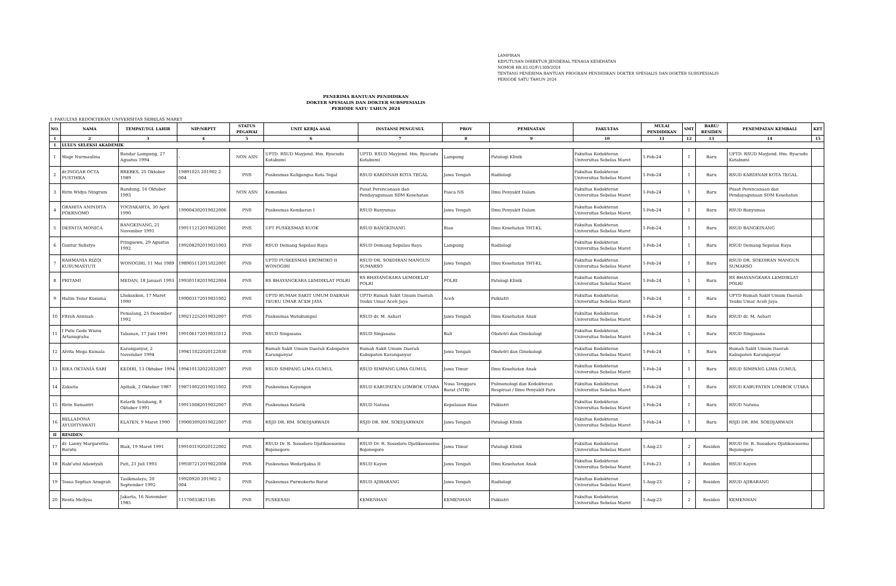LAMPIRAN
KEPUTUSAN DIREKTUR JENDERAL TENAGA KESEHATAN
NOMOR HK.02.02/F/1309/2024
TENTANG PENERIMA BANTUAN PROGRAM PENDIDIKAN DOKTER SPESIALIS DAN DOKTER SUBSPESIALIS
PERIODE SATU TAHUN 2024
PENERIMA BANTUAN PENDIDIKAN
DOKTER SPESIALIS DAN DOKTER SUBSPESIALIS
PERIODE SATU TAHUN 2024
I. FAKULTAS KEDOKTERAN UNIVERSITAS SEBELAS MARET
| NO. | NAMA | TEMPAT/TGL LAHIR | NIP/NRPTT | STATUS PEGAWAI | UNIT KERJA ASAL | INSTANSI PENGUSUL | PROV | PEMINATAN | FAKULTAS | MULAI PENDIDIKAN | SMT | BARU/ RESIDEN | PENEMPATAN KEMBALI | KET |
| --- | --- | --- | --- | --- | --- | --- | --- | --- | --- | --- | --- | --- | --- | --- |
| 1 | 2 | 3 | 4 | 5 | 6 | 7 | 8 | 9 | 10 | 11 | 12 | 13 | 14 | 15 |
| I | LULUS SELEKSI AKADEMIK | | | | | | | | | | | | | |
| 1 | Wage Nurmaulina | Bandar Lampung, 27 Agustus 1994 | - | NON ASN | UPTD. RSUD Mayjend. Hm. Ryacudu Kotabumi | UPTD. RSUD Mayjend. Hm. Ryacudu Kotabumi | Lampung | Patologi Klinik | Fakultas Kedokteran Universitas Sebelas Maret | 1-Feb-24 | 1 | Baru | UPTD. RSUD Mayjend. Hm. Ryacudu Kotabumi | |
| 2 | dr.INGGAR OCTA PUSTHIKA | BREBES, 25 Oktober 1989 | 19891025 201902 2 004 | PNS | Puskesmas Kaligangsa Kota Tegal | RSUD KARDINAH KOTA TEGAL | Jawa Tengah | Radiologi | Fakultas Kedokteran Universitas Sebelas Maret | 1-Feb-24 | 1 | Baru | RSUD KARDINAH KOTA TEGAL | |
| 3 | Ririn Widya Ningrum | Bandung, 16 Oktober 1993 | | NON ASN | Kemenkes | Pusat Perencanaan dan Pendayagunaan SDM Kesehatan | Pasca NS | Ilmu Penyakit Dalam | Fakultas Kedokteran Universitas Sebelas Maret | 1-Feb-24 | 1 | Baru | Pusat Perencanaan dan Pendayagunaan SDM Kesehatan | |
| 4 | GRAHITA ANINDITA POERNOMO | YOGYAKARTA, 30 April 1990 | 199004302019022006 | PNS | Puskesmas Kembaran I | RSUD Banyumas | Jawa Tengah | Ilmu Penyakit Dalam | Fakultas Kedokteran Universitas Sebelas Maret | 1-Feb-24 | 1 | Baru | RSUD Banyumas | |
| 5 | DESNITA MONICA | BANGKINANG, 21 November 1991 | 199111212019032001 | PNS | UPT PUSKESMAS KUOK | RSUD BANGKINANG | Riau | Ilmu Kesehatan THT-KL | Fakultas Kedokteran Universitas Sebelas Maret | 1-Feb-24 | 1 | Baru | RSUD BANGKINANG | |
| 6 | Guntur Sulistyo | Pringsewu, 29 Agustus 1992 | 199208292019031003 | PNS | RSUD Demang Sepulau Raya | RSUD Demang Sepulau Raya | Lampung | Radiologi | Fakultas Kedokteran Universitas Sebelas Maret | 1-Feb-24 | 1 | Baru | RSUD Demang Sepulau Raya | |
| 7 | RAHMANIA RIZQI KUSUMASTUTI | WONOGIRI, 11 Mei 1989 | 198905112015022001 | PNS | UPTD PUSKESMAS EROMOKO II WONOGIRI | RSUD DR. SOEDIRAN MANGUN SUMARSO | Jawa Tengah | Ilmu Kesehatan THT-KL | Fakultas Kedokteran Universitas Sebelas Maret | 1-Feb-24 | 1 | Baru | RSUD DR. SOEDIRAN MANGUN SUMARSO | |
| 8 | PRITAMI | MEDAN, 18 Januari 1993 | 199301182019022004 | PNS | RS BHAYANGKARA LEMDIKLAT POLRI | RS BHAYANGKARA LEMDIKLAT POLRI | POLRI | Patologi Klinik | Fakultas Kedokteran Universitas Sebelas Maret | 1-Feb-24 | 1 | Baru | RS BHAYANGKARA LEMDIKLAT POLRI | |
| 9 | Halim Tezar Kusuma | Lhoksukon, 17 Maret 1990 | 199003172019031002 | PNS | UPTD RUMAH SAKIT UMUM DAERAH TEUKU UMAR ACEH JAYA | UPTD Rumah Sakit Umum Daerah Teuku Umar Aceh Jaya | Aceh | Psikiatri | Fakultas Kedokteran Universitas Sebelas Maret | 1-Feb-24 | 1 | Baru | UPTD Rumah Sakit Umum Daerah Teuku Umar Aceh Jaya | |
| 10 | Fitroh Annisah | Pemalang, 25 Desember 1992 | 199212252019032007 | PNS | Puskesmas Watukumpul | RSUD dr. M. Ashari | Jawa Tengah | Ilmu Kesehatan Anak | Fakultas Kedokteran Universitas Sebelas Maret | 1-Feb-24 | 1 | Baru | RSUD dr. M. Ashari | |
| 11 | I Putu Gede Wisnu Artanugraha | Tabanan, 17 Juni 1991 | 199106172019031012 | PNS | RSUD Singasana | RSUD Singasana | Bali | Obstetri dan Ginekologi | Fakultas Kedokteran Universitas Sebelas Maret | 1-Feb-24 | 1 | Baru | RSUD Singasana | |
| 12 | Alvita Mega Kumala | Karanganyar, 2 November 1994 | 199411022020122030 | PNS | Rumah Sakit Umum Daerah Kabupaten Karanganyar | Rumah Sakit Umum Daerah Kabupaten Karanganyar | Jawa Tengah | Obstetri dan Ginekologi | Fakultas Kedokteran Universitas Sebelas Maret | 1-Feb-24 | 1 | Baru | Rumah Sakit Umum Daerah Kabupaten Karanganyar | |
| 13 | RIKA OKTANIA SARI | KEDIRI, 13 Oktober 1994 | 199410132022032007 | PNS | RSUD SIMPANG LIMA GUMUL | RSUD SIMPANG LIMA GUMUL | Jawa Timur | Ilmu Kesehatan Anak | Fakultas Kedokteran Universitas Sebelas Maret | 1-Feb-24 | 1 | Baru | RSUD SIMPANG LIMA GUMUL | |
| 14 | Zakaria | Apitaik, 2 Oktober 1987 | 198710022019021002 | PNS | Puskesmas Kayangan | RSUD KABUPATEN LOMBOK UTARA | Nusa Tenggara Barat (NTB) | Pulmonologi dan Kedokteran Respirasi / Ilmu Penyakit Paru | Fakultas Kedokteran Universitas Sebelas Maret | 1-Feb-24 | 1 | Baru | RSUD KABUPATEN LOMBOK UTARA | |
| 15 | Ririn Sumantri | Kelarik Selahang, 8 Oktober 1991 | 199110082019032007 | PNS | Puskesmas Kelarik | RSUD Natuna | Kepulauan Riau | Psikiatri | Fakultas Kedokteran Universitas Sebelas Maret | 1-Feb-24 | 1 | Baru | RSUD Natuna | |
| 16 | BELLADONA AYUDITYAWATI | KLATEN, 9 Maret 1990 | 199003092019022007 | PNS | RSJD DR. RM. SOEDJARWADI | RSJD DR. RM. SOEDJARWADI | Jawa Tengah | Patologi Klinik | Fakultas Kedokteran Universitas Sebelas Maret | 1-Feb-24 | 1 | Baru | RSJD DR. RM. SOEDJARWADI | |
| II | RESIDEN | | | | | | | | | | | | | |
| 17 | dr. Lanny Margaretha Barutu | Biak, 19 Maret 1991 | 199103192020122002 | PNS | RSUD Dr. R. Sosodoro Djatikoesoemo Bojonegoro | RSUD Dr. R. Sosodoro Djatikoesoemo Bojonegoro | Jawa Timur | Patologi Klinik | Fakultas Kedokteran Universitas Sebelas Maret | 1-Aug-23 | 2 | Residen | RSUD Dr. R. Sosodoro Djatikoesoemo Bojonegoro | |
| 18 | Rabi'atul Adawiyah | Pati, 21 Juli 1993 | 199307212019022008 | PNS | Puskesmas Wedarijaksa II | RSUD Kayen | Jawa Tengah | Ilmu Kesehatan Anak | Fakultas Kedokteran Universitas Sebelas Maret | 1-Feb-23 | 3 | Residen | RSUD Kayen | |
| 19 | Tessa Septian Anugrah | Tasikmalaya, 20 September 1992 | 19920920 201902 2 004 | PNS | Puskesmas Purwokerto Barat | RSUD AJIBARANG | Jawa Tengah | Radiologi | Fakultas Kedokteran Universitas Sebelas Maret | 1-Aug-23 | 2 | Residen | RSUD AJIBARANG | |
| 20 | Renta Mellysa | Jakarta, 16 November 1985 | 11170033821185 | PNS | PUSKESAD | KEMENHAN | KEMENHAN | Psikiatri | Fakultas Kedokteran Universitas Sebelas Maret | 1-Aug-23 | 2 | Residen | KEMENHAN | |